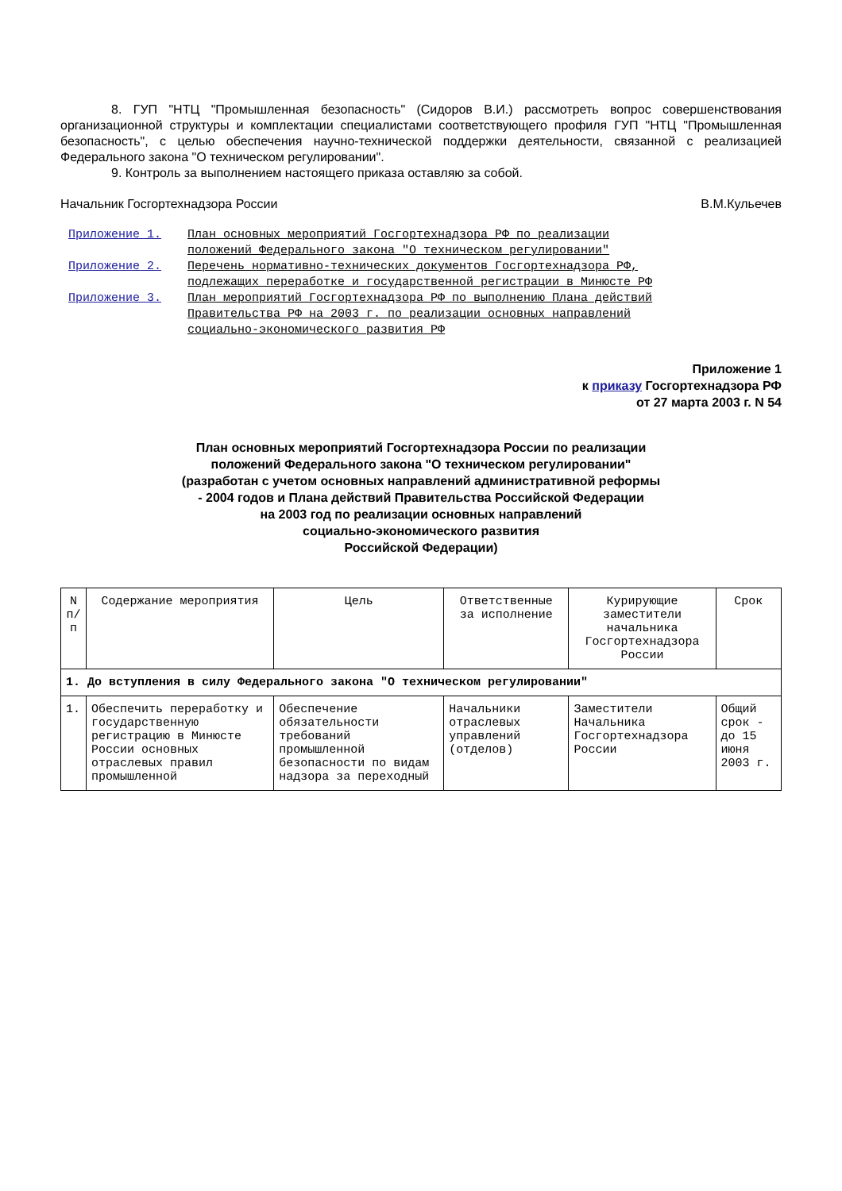8. ГУП "НТЦ "Промышленная безопасность" (Сидоров В.И.) рассмотреть вопрос совершенствования организационной структуры и комплектации специалистами соответствующего профиля ГУП "НТЦ "Промышленная безопасность", с целью обеспечения научно-технической поддержки деятельности, связанной с реализацией Федерального закона "О техническом регулировании".
9. Контроль за выполнением настоящего приказа оставляю за собой.
Начальник Госгортехнадзора России В.М.Кульечев
Приложение 1. План основных мероприятий Госгортехнадзора РФ по реализации положений Федерального закона "О техническом регулировании"
Приложение 2. Перечень нормативно-технических документов Госгортехнадзора РФ, подлежащих переработке и государственной регистрации в Минюсте РФ
Приложение 3. План мероприятий Госгортехнадзора РФ по выполнению Плана действий Правительства РФ на 2003 г. по реализации основных направлений социально-экономического развития РФ
Приложение 1
к приказу Госгортехнадзора РФ
от 27 марта 2003 г. N 54
План основных мероприятий Госгортехнадзора России по реализации
положений Федерального закона "О техническом регулировании"
(разработан с учетом основных направлений административной реформы
- 2004 годов и Плана действий Правительства Российской Федерации
на 2003 год по реализации основных направлений
социально-экономического развития
Российской Федерации)
| N п/п | Содержание мероприятия | Цель | Ответственные за исполнение | Курирующие заместители начальника Госгортехнадзора России | Срок |
| --- | --- | --- | --- | --- | --- |
| 1. До вступления в силу Федерального закона "О техническом регулировании" | | | | | |
| 1. | Обеспечить переработку и государственную регистрацию в Минюсте России основных отраслевых правил промышленной | Обеспечение обязательности требований промышленной безопасности по видам надзора за переходный | Начальники отраслевых управлений (отделов) | Заместители Начальника Госгортехнадзора России | Общий срок - до 15 июня 2003 г. |